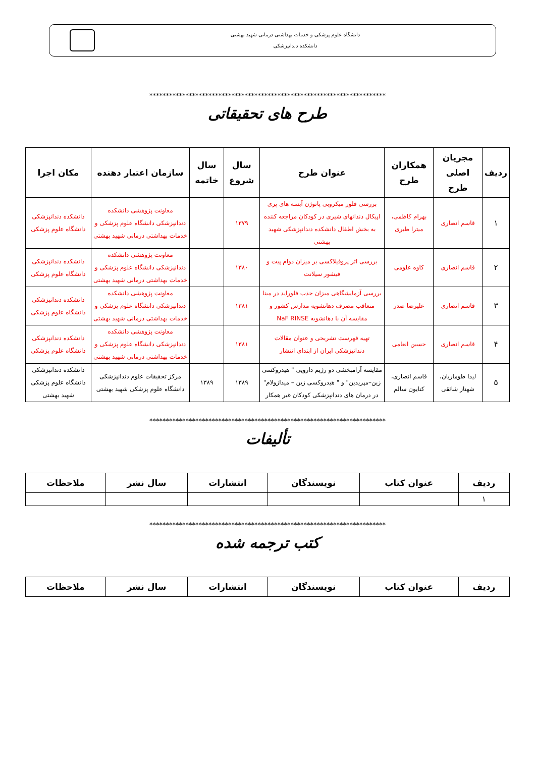دانشگاه علوم پزشکی و خدمات بهداشتی درمانی شهید بهشتی
دانشکده دندانپزشکی
************************************************************************
طرح های تحقیقاتی
| ردیف | مجریان اصلی طرح | همکاران طرح | عنوان طرح | سال شروع | سال خاتمه | سازمان اعتبار دهنده | مکان اجرا |
| --- | --- | --- | --- | --- | --- | --- | --- |
| ۱ | قاسم انصاری | بهرام کاظمی، میترا طبری | بررسی فلور میکروبی پاتوژن آبسه های پری اپیکال دندانهای شیری در کودکان مراجعه کننده به بخش اطفال دانشکده دندانپزشکی شهید بهشتی | ۱۳۷۹ | | معاونت پژوهشی دانشکده دندانپزشکی دانشگاه علوم پزشکی و خدمات بهداشتی درمانی شهید بهشتی | دانشکده دندانپزشکی دانشگاه علوم پزشکی |
| ۲ | قاسم انصاری | کاوه علومی | بررسی اثر پروفیلاکسی بر میزان دوام پیت و فیشور سیلانت | ۱۳۸۰ | | معاونت پژوهشی دانشکده دندانپزشکی دانشگاه علوم پزشکی و خدمات بهداشتی درمانی شهید بهشتی | دانشکده دندانپزشکی دانشگاه علوم پزشکی |
| ۳ | قاسم انصاری | علیرضا صدر | بررسی آزمایشگاهی میزان جذب فلوراید در مینا متعاقب مصرف دهانشویه مدارس کشور و مقایسه آن با دهانشویه NaF RINSE | ۱۳۸۱ | | معاونت پژوهشی دانشکده دندانپزشکی دانشگاه علوم پزشکی و خدمات بهداشتی درمانی شهید بهشتی | دانشکده دندانپزشکی دانشگاه علوم پزشکی |
| ۴ | قاسم انصاری | حسین انعامی | تهیه فهرست تشریحی و عنوان مقالات دندانپزشکی ایران از ابتدای انتشار | ۱۳۸۱ | | معاونت پژوهشی دانشکده دندانپزشکی دانشگاه علوم پزشکی و خدمات بهداشتی درمانی شهید بهشتی | دانشکده دندانپزشکی دانشگاه علوم پزشکی |
| ۵ | لیدا طوماریان، شهناز شائقی | قاسم انصاری، کتایون سالم | مقایسه آرامبخشی دو رژیم دارویی " هیدروکسی زین–مپریدین" و " هیدروکسی زین – میدازولام" در درمان های دندانپزشکی کودکان غیر همکار | ۱۳۸۹ | ۱۳۸۹ | مرکز تحقیقات علوم دندانپزشکی دانشگاه علوم پزشکی شهید بهشتی | دانشکده دندانپزشکی دانشگاه علوم پزشکی شهید بهشتی |
************************************************************************
تألیفات
| ردیف | عنوان کتاب | نویسندگان | انتشارات | سال نشر | ملاحظات |
| --- | --- | --- | --- | --- | --- |
| ۱ | | | | | |
************************************************************************
کتب ترجمه شده
| ردیف | عنوان کتاب | نویسندگان | انتشارات | سال نشر | ملاحظات |
| --- | --- | --- | --- | --- | --- |